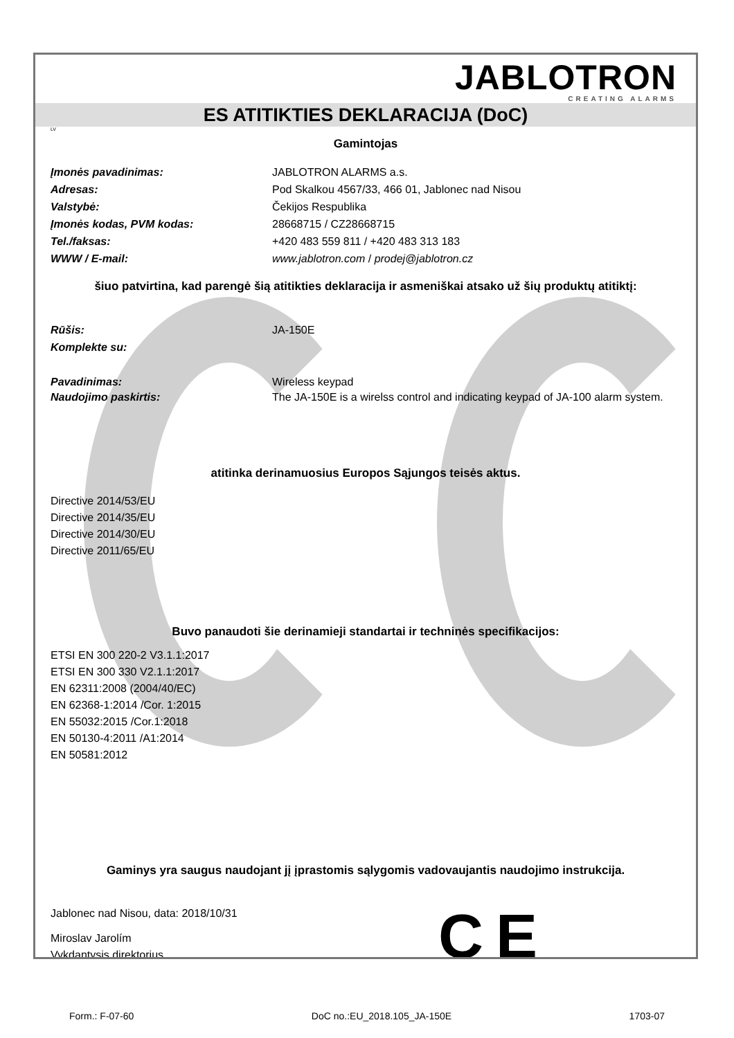JABLOTRON
CREATING ALARMS
ES ATITIKTIES DEKLARACIJA (DoC)
LV
Gamintojas
Įmonės pavadinimas: JABLOTRON ALARMS a.s.
Adresas: Pod Skalkou 4567/33, 466 01, Jablonec nad Nisou
Valstybė: Čekijos Respublika
Įmonės kodas, PVM kodas: 28668715 / CZ28668715
Tel./faksas: +420 483 559 811 / +420 483 313 183
WWW / E-mail: www.jablotron.com / prodej@jablotron.cz
šiuo patvirtina, kad parengė šią atitikties deklaracija ir asmeniškai atsako už šių produktų atitiktį:
Rūšis: JA-150E
Komplekte su:
Pavadinimas: Wireless keypad
Naudojimo paskirtis: The JA-150E is a wirelss control and indicating keypad of JA-100 alarm system.
atitinka derinamuosius Europos Sąjungos teisės aktus.
Directive 2014/53/EU
Directive 2014/35/EU
Directive 2014/30/EU
Directive 2011/65/EU
Buvo panaudoti šie derinamieji standartai ir techninės specifikacijos:
ETSI EN 300 220-2 V3.1.1:2017
ETSI EN 300 330 V2.1.1:2017
EN 62311:2008 (2004/40/EC)
EN 62368-1:2014 /Cor. 1:2015
EN 55032:2015 /Cor.1:2018
EN 50130-4:2011 /A1:2014
EN 50581:2012
Gaminys yra saugus naudojant jį įprastomis sąlygomis vadovaujantis naudojimo instrukcija.
Jablonec nad Nisou, data: 2018/10/31
Miroslav Jarolím
Vykdantysis direktorius
C E
Form.: F-07-60 DoC no.:EU_2018.105_JA-150E 1703-07